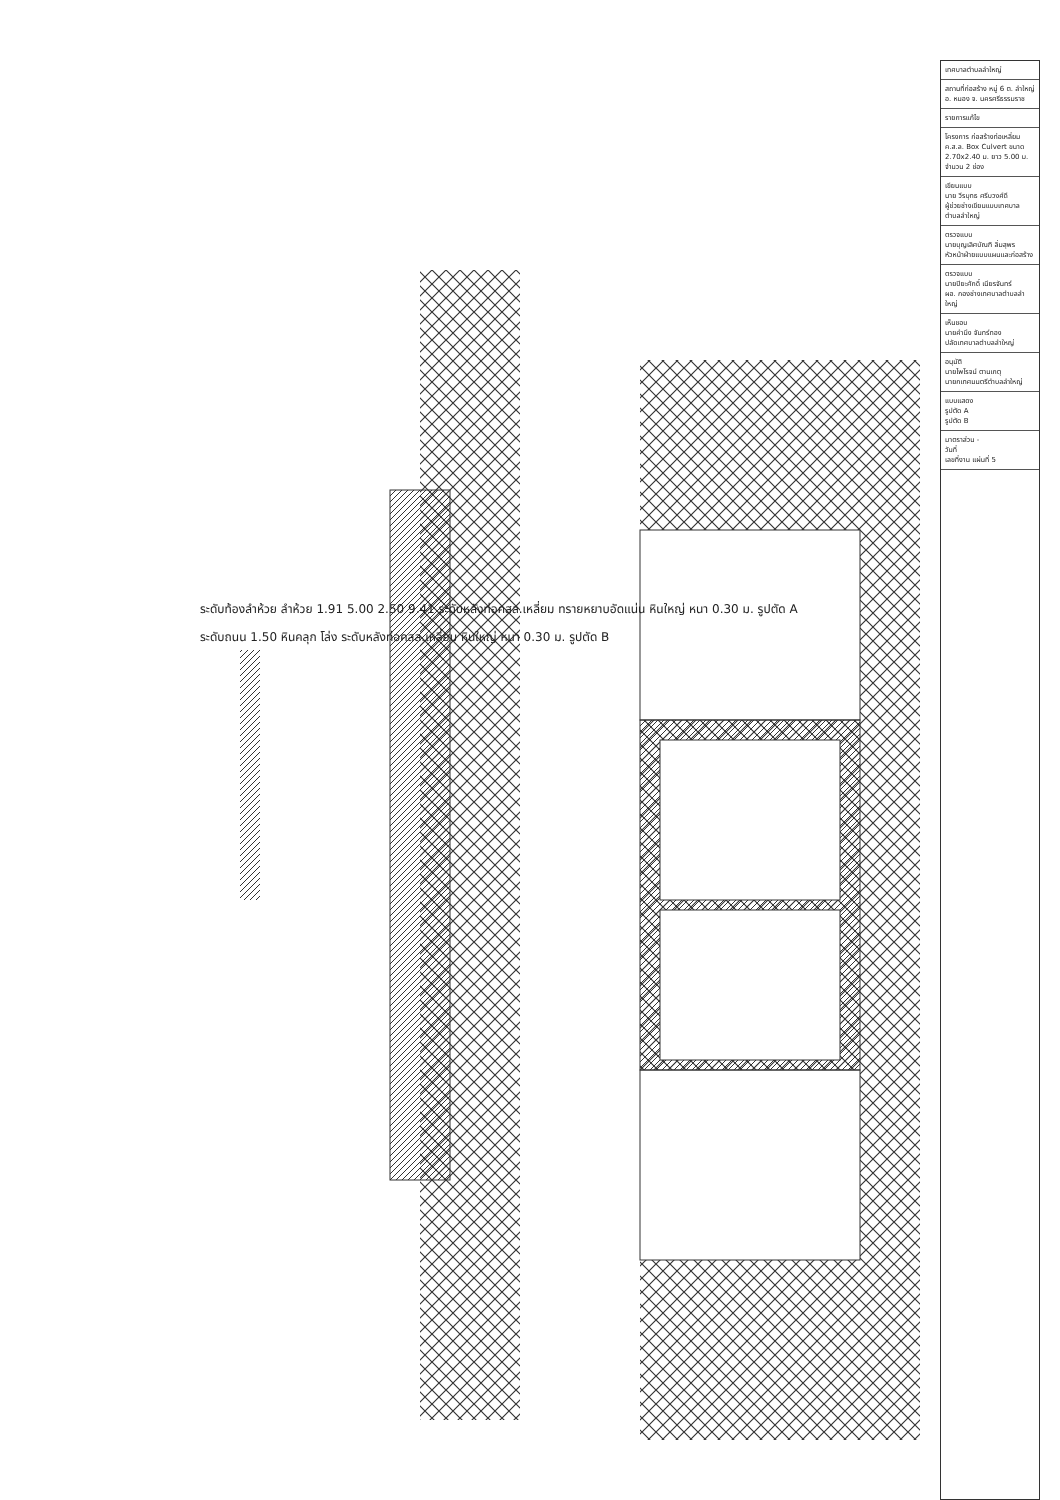เทศบาลตำบลลำใหญ่
สถานที่ก่อสร้าง หมู่ 6 ต. ลำใหญ่ อ. หนอง จ. นครศรีธรรมราช
รายการแก้ไข
โครงการ ก่อสร้างท่อเหลี่ยม ค.ส.ล. Box Culvert ขนาด 2.70x2.40 ม. ยาว 5.00 ม. จำนวน 2 ช่อง
เขียนแบบ
นาย วีรบุทธ ศรีบวงศ์ดี
ผู้ช่วยช่างเขียนแบบเทศบาลตำบลลำใหญ่
ตรวจแบบ
นายบุญเลิศบัณฑิ ลิ่มสุพร
หัวหน้าฝ่ายแบบแผนและก่อสร้าง
ตรวจแบบ
นายปิยะศักดิ์ เนียรจันทร์
ผอ. กองช่างเทศบาลตำบลลำใหญ่
เห็นชอบ
นายคำนึง จันทร์ทอง
ปลัดเทศบาลตำบลลำใหญ่
อนุมัติ
นายไพโรจน์ ตานเกตุ
นายกเทศมนตรีตำบลลำใหญ่
แบบแสดง
รูปตัด A
รูปตัด B
มาตราส่วน -
วันที่
เลขที่งาน แผ่นที่ 5
ระดับท้องลำห้วย ลำห้วย 1.91 5.00 2.50 9.41 ระดับหลังท่อคสล.เหลี่ยม ทรายหยาบอัดแน่น หินใหญ่ หนา 0.30 ม. รูปตัด A
ระดับถนน 1.50 หินคลุก โล่ง ระดับหลังท่อคสล.เหลี่ยม หินใหญ่ หนา 0.30 ม. รูปตัด B